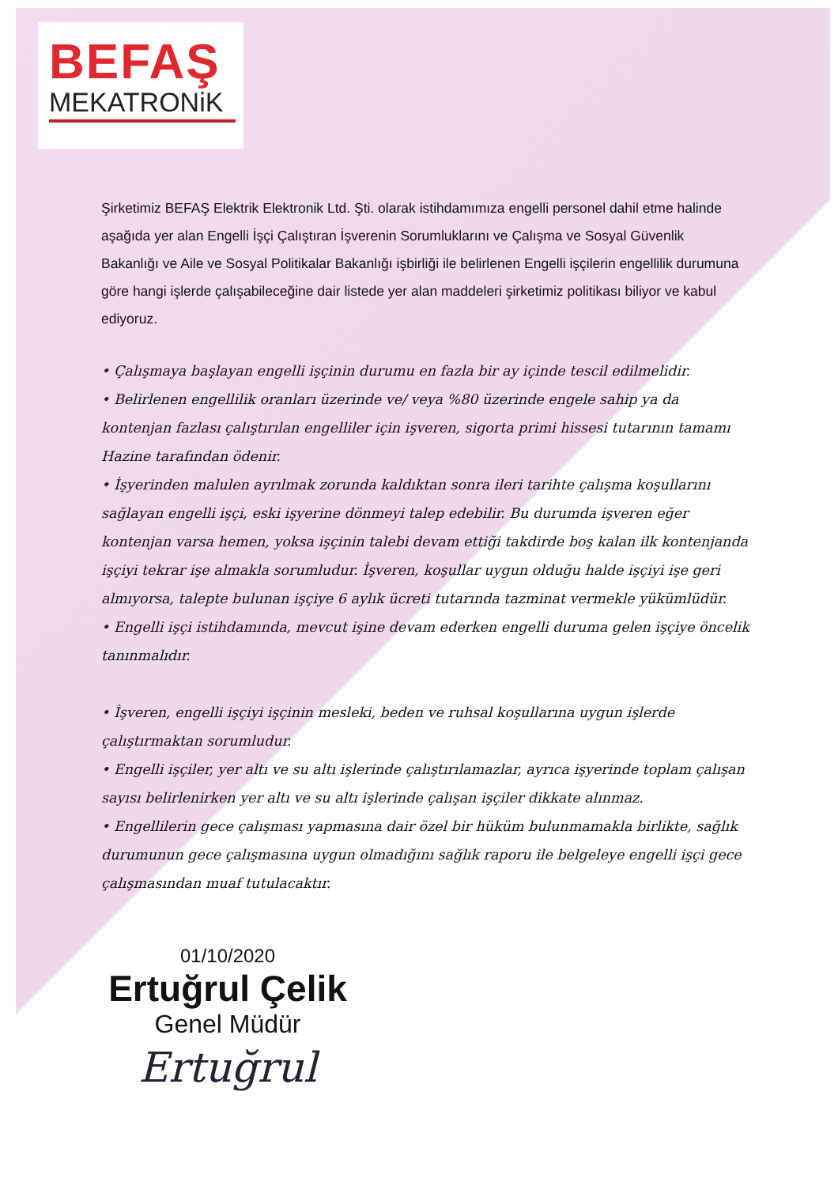BEFAŞ
MEKATRONiK
Şirketimiz BEFAŞ Elektrik Elektronik Ltd. Şti. olarak istihdamımıza engelli personel dahil etme halinde aşağıda yer alan Engelli İşçi Çalıştıran İşverenin Sorumluklarını ve Çalışma ve Sosyal Güvenlik Bakanlığı ve Aile ve Sosyal Politikalar Bakanlığı işbirliği ile belirlenen Engelli işçilerin engellilik durumuna göre hangi işlerde çalışabileceğine dair listede yer alan maddeleri şirketimiz politikası biliyor ve kabul ediyoruz.
• Çalışmaya başlayan engelli işçinin durumu en fazla bir ay içinde tescil edilmelidir.
• Belirlenen engellilik oranları üzerinde ve/ veya %80 üzerinde engele sahip ya da kontenjan fazlası çalıştırılan engelliler için işveren, sigorta primi hissesi tutarının tamamı Hazine tarafından ödenir.
• İşyerinden malulen ayrılmak zorunda kaldıktan sonra ileri tarihte çalışma koşullarını sağlayan engelli işçi, eski işyerine dönmeyi talep edebilir. Bu durumda işveren eğer kontenjan varsa hemen, yoksa işçinin talebi devam ettiği takdirde boş kalan ilk kontenjanda işçiyi tekrar işe almakla sorumludur. İşveren, koşullar uygun olduğu halde işçiyi işe geri almıyorsa, talepte bulunan işçiye 6 aylık ücreti tutarında tazminat vermekle yükümlüdür.
• Engelli işçi istihdamında, mevcut işine devam ederken engelli duruma gelen işçiye öncelik tanınmalıdır.
• İşveren, engelli işçiyi işçinin mesleki, beden ve ruhsal koşullarına uygun işlerde çalıştırmaktan sorumludur.
• Engelli işçiler, yer altı ve su altı işlerinde çalıştırılamazlar, ayrıca işyerinde toplam çalışan sayısı belirlenirken yer altı ve su altı işlerinde çalışan işçiler dikkate alınmaz.
• Engellilerin gece çalışması yapmasına dair özel bir hüküm bulunmamakla birlikte, sağlık durumunun gece çalışmasına uygun olmadığını sağlık raporu ile belgeleye engelli işçi gece çalışmasından muaf tutulacaktır.
01/10/2020
Ertuğrul Çelik
Genel Müdür
Ertuğrul